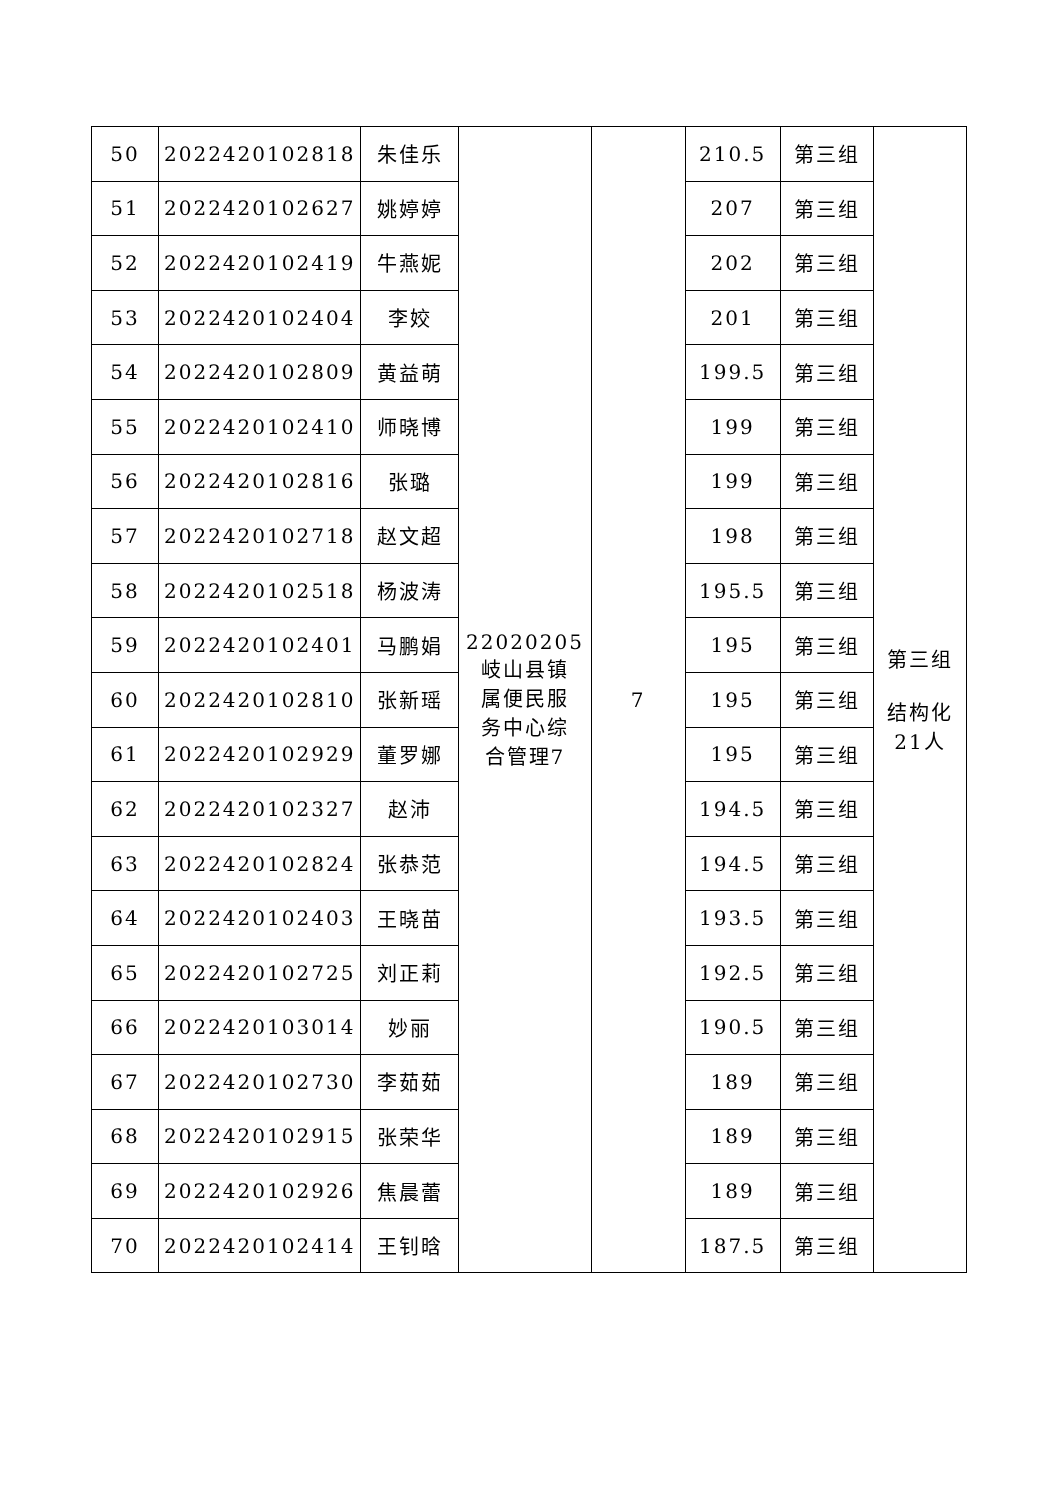| 50 | 2022420102818 | 朱佳乐 | 22020205 岐山县镇 属便民服 务中心综 合管理7 | 7 | 210.5 | 第三组 | 第三组 结构化 21人 |
| 51 | 2022420102627 | 姚婷婷 | | | 207 | 第三组 | |
| 52 | 2022420102419 | 牛燕妮 | | | 202 | 第三组 | |
| 53 | 2022420102404 | 李姣 | | | 201 | 第三组 | |
| 54 | 2022420102809 | 黄益萌 | | | 199.5 | 第三组 | |
| 55 | 2022420102410 | 师晓博 | | | 199 | 第三组 | |
| 56 | 2022420102816 | 张璐 | | | 199 | 第三组 | |
| 57 | 2022420102718 | 赵文超 | | | 198 | 第三组 | |
| 58 | 2022420102518 | 杨波涛 | | | 195.5 | 第三组 | |
| 59 | 2022420102401 | 马鹏娟 | | | 195 | 第三组 | |
| 60 | 2022420102810 | 张新瑶 | | | 195 | 第三组 | |
| 61 | 2022420102929 | 董罗娜 | | | 195 | 第三组 | |
| 62 | 2022420102327 | 赵沛 | | | 194.5 | 第三组 | |
| 63 | 2022420102824 | 张恭范 | | | 194.5 | 第三组 | |
| 64 | 2022420102403 | 王晓苗 | | | 193.5 | 第三组 | |
| 65 | 2022420102725 | 刘正莉 | | | 192.5 | 第三组 | |
| 66 | 2022420103014 | 妙丽 | | | 190.5 | 第三组 | |
| 67 | 2022420102730 | 李茹茹 | | | 189 | 第三组 | |
| 68 | 2022420102915 | 张荣华 | | | 189 | 第三组 | |
| 69 | 2022420102926 | 焦晨蕾 | | | 189 | 第三组 | |
| 70 | 2022420102414 | 王钊晗 | | | 187.5 | 第三组 | |